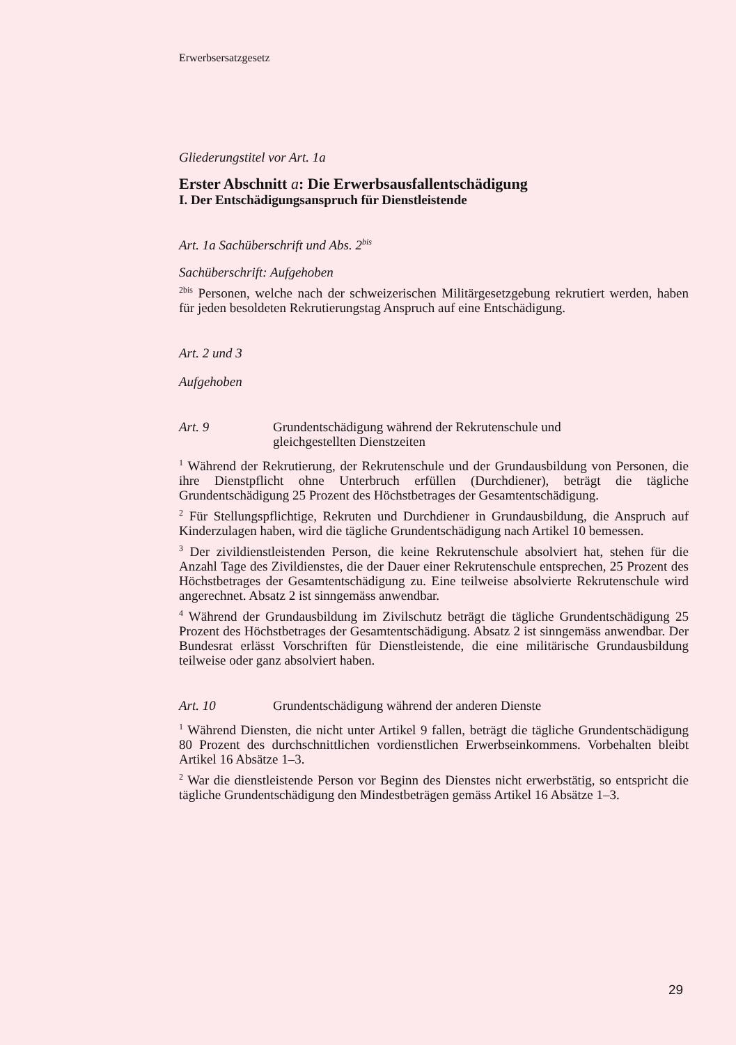Erwerbsersatzgesetz
Gliederungstitel vor Art. 1a
Erster Abschnitt a: Die Erwerbsausfallentschädigung
I. Der Entschädigungsanspruch für Dienstleistende
Art. 1a Sachüberschrift und Abs. 2<sup>bis</sup>
Sachüberschrift: Aufgehoben
<sup>2bis</sup> Personen, welche nach der schweizerischen Militärgesetzgebung rekrutiert werden, haben für jeden besoldeten Rekrutierungstag Anspruch auf eine Entschädigung.
Art. 2 und 3
Aufgehoben
Art. 9 Grundentschädigung während der Rekrutenschule und
gleichgestellten Dienstzeiten
<sup>1</sup> Während der Rekrutierung, der Rekrutenschule und der Grundausbildung von Personen, die ihre Dienstpflicht ohne Unterbruch erfüllen (Durchdiener), beträgt die tägliche Grundentschädigung 25 Prozent des Höchstbetrages der Gesamtentschädigung.
<sup>2</sup> Für Stellungspflichtige, Rekruten und Durchdiener in Grundausbildung, die Anspruch auf Kinderzulagen haben, wird die tägliche Grundentschädigung nach Artikel 10 bemessen.
<sup>3</sup> Der zivildienstleistenden Person, die keine Rekrutenschule absolviert hat, stehen für die Anzahl Tage des Zivildienstes, die der Dauer einer Rekrutenschule entsprechen, 25 Prozent des Höchstbetrages der Gesamtentschädigung zu. Eine teilweise absolvierte Rekrutenschule wird angerechnet. Absatz 2 ist sinngemäss anwendbar.
<sup>4</sup> Während der Grundausbildung im Zivilschutz beträgt die tägliche Grundentschädigung 25 Prozent des Höchstbetrages der Gesamtentschädigung. Absatz 2 ist sinngemäss anwendbar. Der Bundesrat erlässt Vorschriften für Dienstleistende, die eine militärische Grundausbildung teilweise oder ganz absolviert haben.
Art. 10 Grundentschädigung während der anderen Dienste
<sup>1</sup> Während Diensten, die nicht unter Artikel 9 fallen, beträgt die tägliche Grundentschädigung 80 Prozent des durchschnittlichen vordienstlichen Erwerbseinkommens. Vorbehalten bleibt Artikel 16 Absätze 1–3.
<sup>2</sup> War die dienstleistende Person vor Beginn des Dienstes nicht erwerbstätig, so entspricht die tägliche Grundentschädigung den Mindestbeträgen gemäss Artikel 16 Absätze 1–3.
29